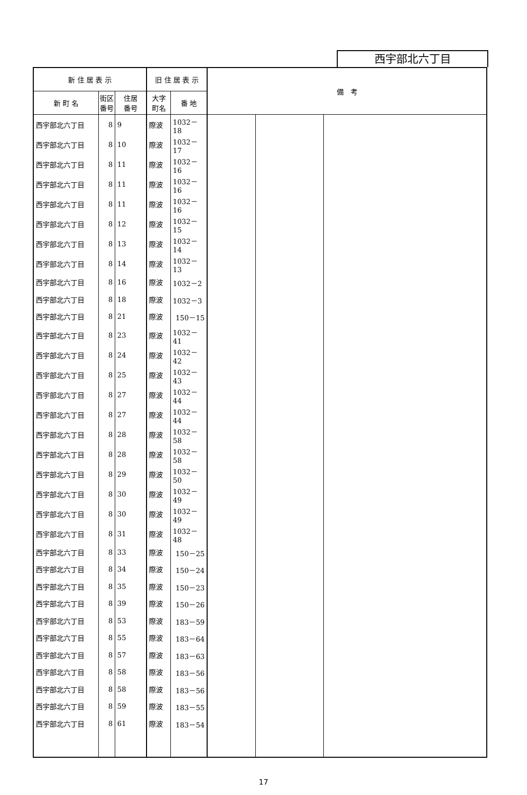西宇部北六丁目
| 新 住 居 表 示 | | | 旧 住 居 表 示 | | 備 考 | | |
| --- | --- | --- | --- | --- | --- | --- | --- |
| 新 町 名 | 街区 番号 | 住居 番号 | 大字 町名 | 番 地 | | | |
| 西宇部北六丁目 | 8 | 9 | 際波 | 1032－18 | | | |
| 西宇部北六丁目 | 8 | 10 | 際波 | 1032－17 | | | |
| 西宇部北六丁目 | 8 | 11 | 際波 | 1032－16 | | | |
| 西宇部北六丁目 | 8 | 11 | 際波 | 1032－16 | | | |
| 西宇部北六丁目 | 8 | 11 | 際波 | 1032－16 | | | |
| 西宇部北六丁目 | 8 | 12 | 際波 | 1032－15 | | | |
| 西宇部北六丁目 | 8 | 13 | 際波 | 1032－14 | | | |
| 西宇部北六丁目 | 8 | 14 | 際波 | 1032－13 | | | |
| 西宇部北六丁目 | 8 | 16 | 際波 | 1032－2 | | | |
| 西宇部北六丁目 | 8 | 18 | 際波 | 1032－3 | | | |
| 西宇部北六丁目 | 8 | 21 | 際波 | 150－15 | | | |
| 西宇部北六丁目 | 8 | 23 | 際波 | 1032－41 | | | |
| 西宇部北六丁目 | 8 | 24 | 際波 | 1032－42 | | | |
| 西宇部北六丁目 | 8 | 25 | 際波 | 1032－43 | | | |
| 西宇部北六丁目 | 8 | 27 | 際波 | 1032－44 | | | |
| 西宇部北六丁目 | 8 | 27 | 際波 | 1032－44 | | | |
| 西宇部北六丁目 | 8 | 28 | 際波 | 1032－58 | | | |
| 西宇部北六丁目 | 8 | 28 | 際波 | 1032－58 | | | |
| 西宇部北六丁目 | 8 | 29 | 際波 | 1032－50 | | | |
| 西宇部北六丁目 | 8 | 30 | 際波 | 1032－49 | | | |
| 西宇部北六丁目 | 8 | 30 | 際波 | 1032－49 | | | |
| 西宇部北六丁目 | 8 | 31 | 際波 | 1032－48 | | | |
| 西宇部北六丁目 | 8 | 33 | 際波 | 150－25 | | | |
| 西宇部北六丁目 | 8 | 34 | 際波 | 150－24 | | | |
| 西宇部北六丁目 | 8 | 35 | 際波 | 150－23 | | | |
| 西宇部北六丁目 | 8 | 39 | 際波 | 150－26 | | | |
| 西宇部北六丁目 | 8 | 53 | 際波 | 183－59 | | | |
| 西宇部北六丁目 | 8 | 55 | 際波 | 183－64 | | | |
| 西宇部北六丁目 | 8 | 57 | 際波 | 183－63 | | | |
| 西宇部北六丁目 | 8 | 58 | 際波 | 183－56 | | | |
| 西宇部北六丁目 | 8 | 58 | 際波 | 183－56 | | | |
| 西宇部北六丁目 | 8 | 59 | 際波 | 183－55 | | | |
| 西宇部北六丁目 | 8 | 61 | 際波 | 183－54 | | | |
17